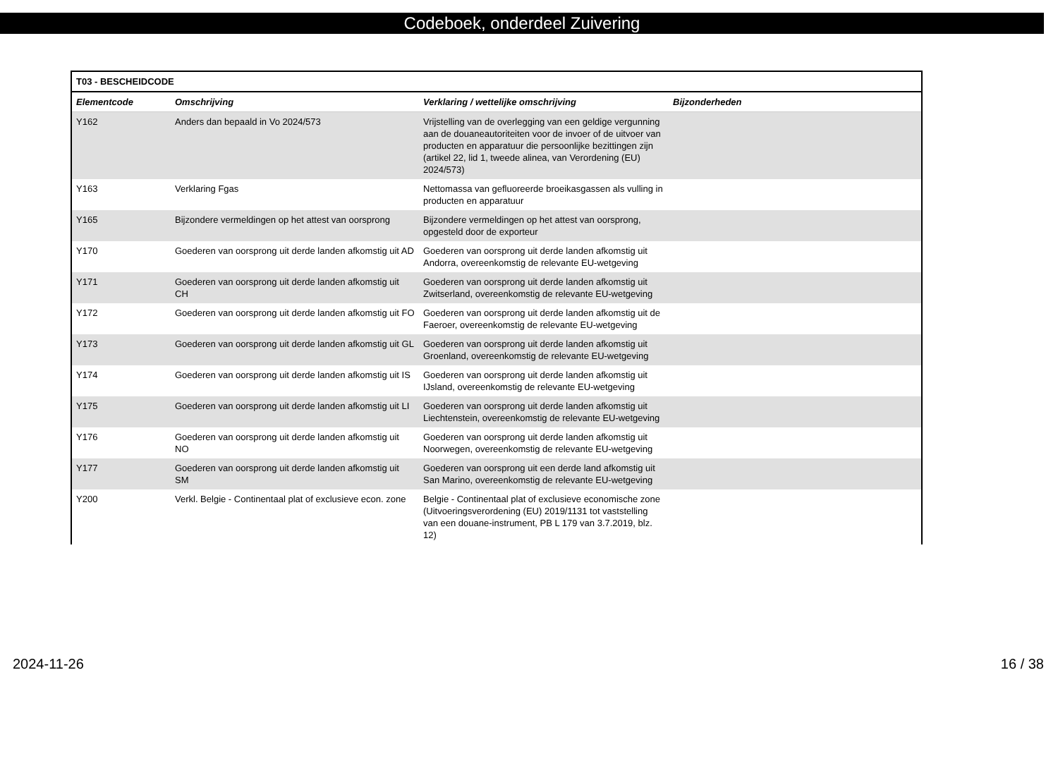Codeboek, onderdeel Zuivering
| T03 - BESCHEIDCODE | | | |
| --- | --- | --- | --- |
| Elementcode | Omschrijving | Verklaring / wettelijke omschrijving | Bijzonderheden |
| Y162 | Anders dan bepaald in Vo 2024/573 | Vrijstelling van de overlegging van een geldige vergunning aan de douaneautoriteiten voor de invoer of de uitvoer van producten en apparatuur die persoonlijke bezittingen zijn (artikel 22, lid 1, tweede alinea, van Verordening (EU) 2024/573) | |
| Y163 | Verklaring Fgas | Nettomassa van gefluoreerde broeikasgassen als vulling in producten en apparatuur | |
| Y165 | Bijzondere vermeldingen op het attest van oorsprong | Bijzondere vermeldingen op het attest van oorsprong, opgesteld door de exporteur | |
| Y170 | Goederen van oorsprong uit derde landen afkomstig uit AD | Goederen van oorsprong uit derde landen afkomstig uit Andorra, overeenkomstig de relevante EU-wetgeving | |
| Y171 | Goederen van oorsprong uit derde landen afkomstig uit CH | Goederen van oorsprong uit derde landen afkomstig uit Zwitserland, overeenkomstig de relevante EU-wetgeving | |
| Y172 | Goederen van oorsprong uit derde landen afkomstig uit FO | Goederen van oorsprong uit derde landen afkomstig uit de Faeroer, overeenkomstig de relevante EU-wetgeving | |
| Y173 | Goederen van oorsprong uit derde landen afkomstig uit GL | Goederen van oorsprong uit derde landen afkomstig uit Groenland, overeenkomstig de relevante EU-wetgeving | |
| Y174 | Goederen van oorsprong uit derde landen afkomstig uit IS | Goederen van oorsprong uit derde landen afkomstig uit IJsland, overeenkomstig de relevante EU-wetgeving | |
| Y175 | Goederen van oorsprong uit derde landen afkomstig uit LI | Goederen van oorsprong uit derde landen afkomstig uit Liechtenstein, overeenkomstig de relevante EU-wetgeving | |
| Y176 | Goederen van oorsprong uit derde landen afkomstig uit NO | Goederen van oorsprong uit derde landen afkomstig uit Noorwegen, overeenkomstig de relevante EU-wetgeving | |
| Y177 | Goederen van oorsprong uit derde landen afkomstig uit SM | Goederen van oorsprong uit een derde land afkomstig uit San Marino, overeenkomstig de relevante EU-wetgeving | |
| Y200 | Verkl. Belgie - Continentaal plat of exclusieve econ. zone | Belgie - Continentaal plat of exclusieve economische zone (Uitvoeringsverordening (EU) 2019/1131 tot vaststelling van een douane-instrument, PB L 179 van 3.7.2019, blz. 12) | |
2024-11-26 16 / 38